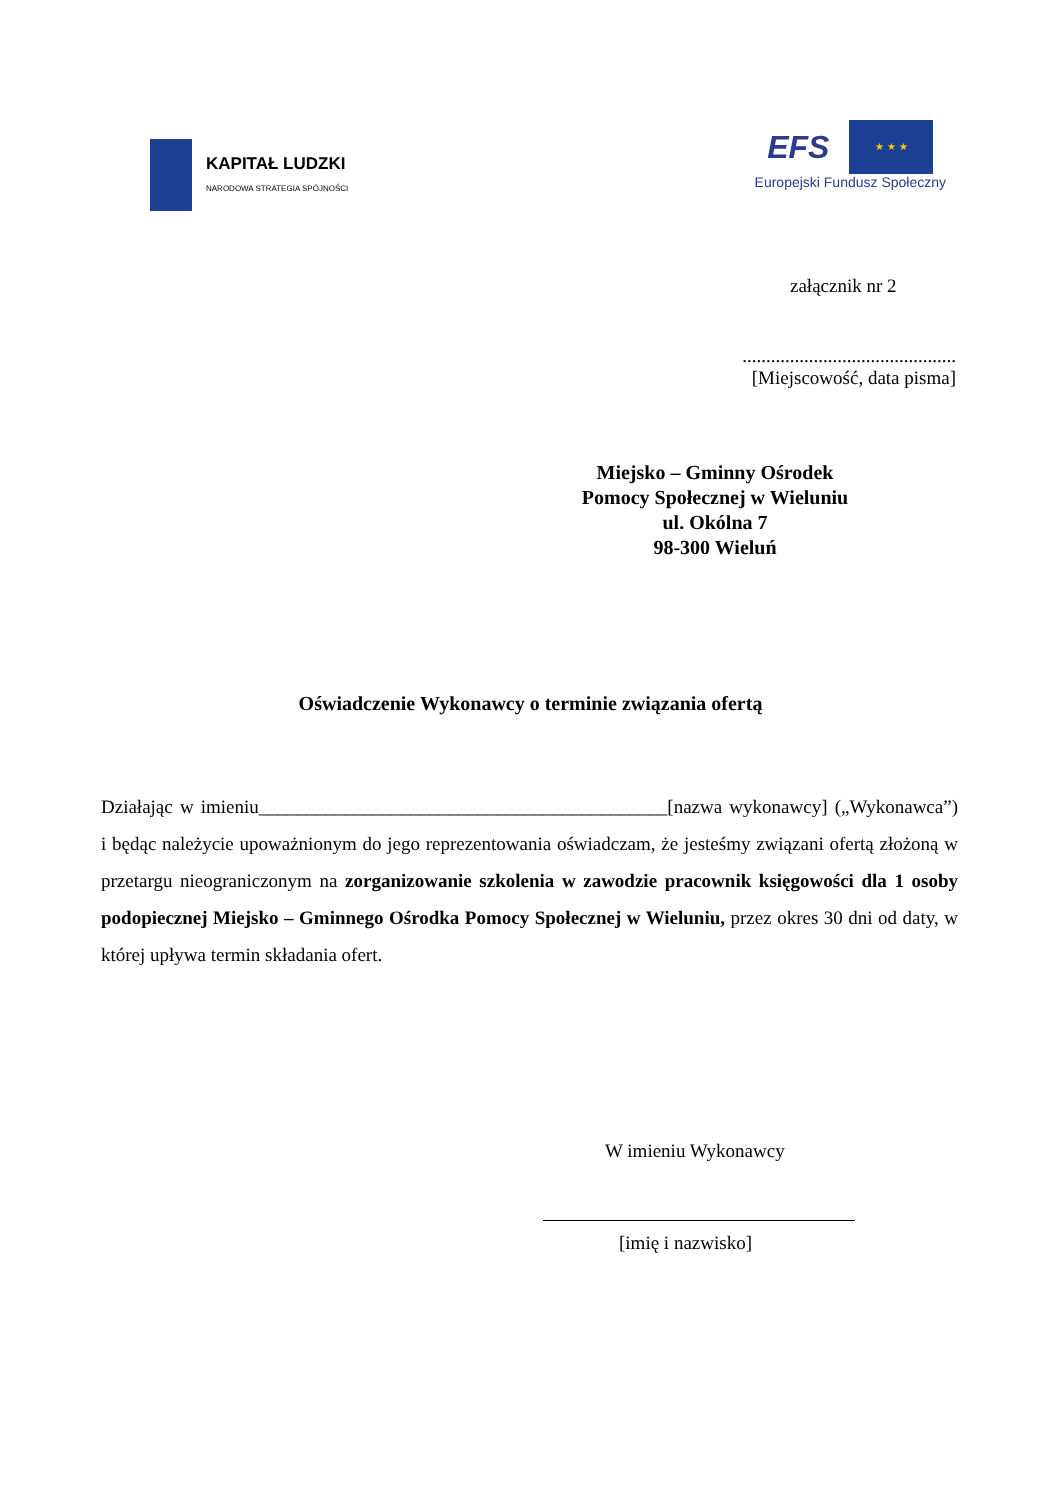KAPITAŁ LUDZKI
NARODOWA STRATEGIA SPÓJNOŚCI
EFS
★ ★ ★
Europejski Fundusz Społeczny
załącznik nr 2
.............................................
[Miejscowość, data pisma]
Miejsko – Gminny Ośrodek
Pomocy Społecznej w Wieluniu
ul. Okólna 7
98-300 Wieluń
Oświadczenie Wykonawcy o terminie związania ofertą
Działając w imieniu___________________________________________[nazwa wykonawcy] („Wykonawca”) i będąc należycie upoważnionym do jego reprezentowania oświadczam, że jesteśmy związani ofertą złożoną w przetargu nieograniczonym na zorganizowanie szkolenia w zawodzie pracownik księgowości dla 1 osoby podopiecznej Miejsko – Gminnego Ośrodka Pomocy Społecznej w Wieluniu, przez okres 30 dni od daty, w której upływa termin składania ofert.
W imieniu Wykonawcy
[imię i nazwisko]